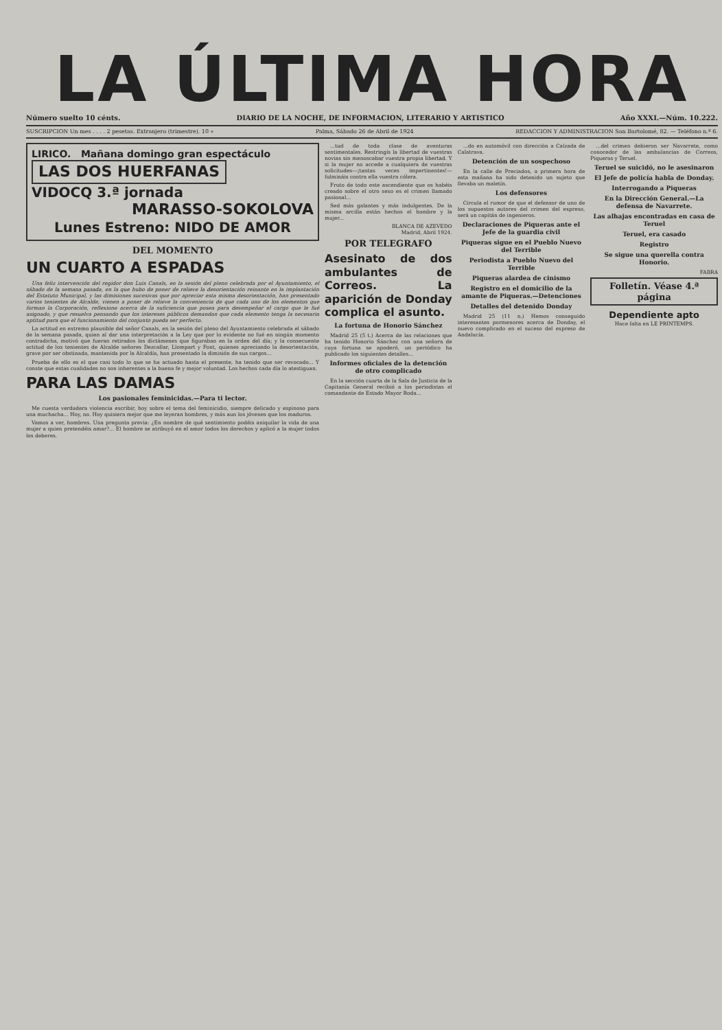LA ÚLTIMA HORA
Número suelto 10 cénts. DIARIO DE LA NOCHE, DE INFORMACION, LITERARIO Y ARTISTICO Año XXXI.—Núm. 10.222.
SUSCRIPCION Un mes . . . . 2 pesetas. Extranjero (trimestre). 10 » Palma, Sábado 26 de Abril de 1924 REDACCION Y ADMINISTRACION San Bartolomé, 82. — Teléfono n.º 6.
LIRICO. Mañana domingo gran espectáculo
LAS DOS HUERFANAS
VIDOCQ 3.ª jornada
MARASSO-SOKOLOVA
Lunes Estreno: NIDO DE AMOR
DEL MOMENTO
UN CUARTO A ESPADAS
Una feliz intervención del regidor don Luis Canals, en la sesión del pleno celebrada por el Ayuntamiento, el sábado de la semana pasada, en la que hubo de poner de relieve la desorientación reinante en la implantación del Estatuto Municipal, y las dimisiones sucesivas que por apreciar esta misma desorientación, han presentado varios tenientes de Alcalde, vienen a poner de relieve la conveniencia de que cada uno de los elementos que forman la Corporación, reflexione acerca de la suficiencia que posea para desempeñar el cargo que le fué asignado, y que resuelva pensando que los intereses públicos demandan que cada elemento tenga la necesaria aptitud para que el funcionamiento del conjunto pueda ser perfecto.
La actitud en extremo plausible del señor Canals, en la sesión del pleno del Ayuntamiento celebrada el sábado de la semana pasada, quien al dar una interpretación a la Ley que por lo evidente no fué en ningún momento contradicha, motivó que fueran retirados los dictámenes que figuraban en la orden del día; y la consecuente actitud de los tenientes de Alcalde señores Dezcallar, Llompart y Font, quienes apreciando la desorientación, grave por ser obstinada, mantenida por la Alcaldía, han presentado la dimisión de sus cargos...
Prueba de ello es el que casi todo lo que se ha actuado hasta el presente, ha tenido que ser revocado... Y conste que estas cualidades no son inherentes a la buena fe y mejor voluntad. Los hechos cada día lo atestiguan.
PARA LAS DAMAS
Los pasionales feminicidas.—Para ti lector.
Me cuesta verdadera violencia escribir, hoy sobre el tema del feminicidio, siempre delicado y espinoso para una muchacha... Hoy, no. Hoy quisiera mejor que me leyeran hombres, y más aun los jóvenes que los maduros.
Vamos a ver, hombres. Una pregunta previa: ¿En nombre de qué sentimiento podéis aniquilar la vida de una mujer a quien pretendéis amar?... El hombre se atribuyó en el amor todos los derechos y aplicó a la mujer todos los deberes.
...tud de toda clase de aventuras sentimentales. Restringís la libertad de vuestras novias sin menoscabar vuestra propia libertad. Y si la mujer no accede a cualquiera de vuestras solicitudes—¡tantas veces impertinentes!— fulmináis contra ella vuestra cólera.
Fruto de todo este ascendiente que os habéis creado sobre el otro sexo es el crimen llamado pasional...
Sed más galantes y más indulgentes. De la misma arcilla están hechos el hombre y la mujer...
BLANCA DE AZEVEDO
Madrid, Abril 1924.
POR TELEGRAFO
Asesinato de dos ambulantes de Correos. La aparición de Donday complica el asunto.
La fortuna de Honorio Sánchez
Madrid 25 (5 t.) Acerca de las relaciones que ha tenido Honorio Sánchez con una señora de cuya fortuna se apoderó, un periódico ha publicado los siguientes detalles...
Informes oficiales de la detención de otro complicado
En la sección cuarta de la Sala de Justicia de la Capitanía General recibió a los periodistas el comandante de Estado Mayor Roda...
...do en automóvil con dirección a Calzada de Calatrava.
Detención de un sospechoso
En la calle de Preciados, a primera hora de esta mañana ha sido detenido un sujeto que llevaba un maletín.
Los defensores
Circula el rumor de que el defensor de uno de los supuestos autores del crimen del expreso, será un capitán de ingenieros.
Declaraciones de Piqueras ante el Jefe de la guardia civil
Piqueras sigue en el Pueblo Nuevo del Terrible
Periodista a Pueblo Nuevo del Terrible
Piqueras alardea de cinismo
Registro en el domicilio de la amante de Piqueras.—Detenciones
Detalles del detenido Donday
Madrid 25 (11 n.) Hemos conseguido interesantes pormenores acerca de Donday, el nuevo complicado en el suceso del expreso de Andalucía.
...del crimen debieron ser Navarrete, como conocedor de las ambulancias de Correos, Piqueras y Teruel.
Teruel se suicidó, no le asesinaron
El Jefe de policía habla de Donday.
Interrogando a Piqueras
En la Dirección General.—La defensa de Navarrete.
Las alhajas encontradas en casa de Teruel
Teruel, era casado
Registro
Se sigue una querella contra Honorio.
FABRA
Folletín. Véase 4.ª página
Dependiente apto
Hace falta en LE PRINTEMPS.